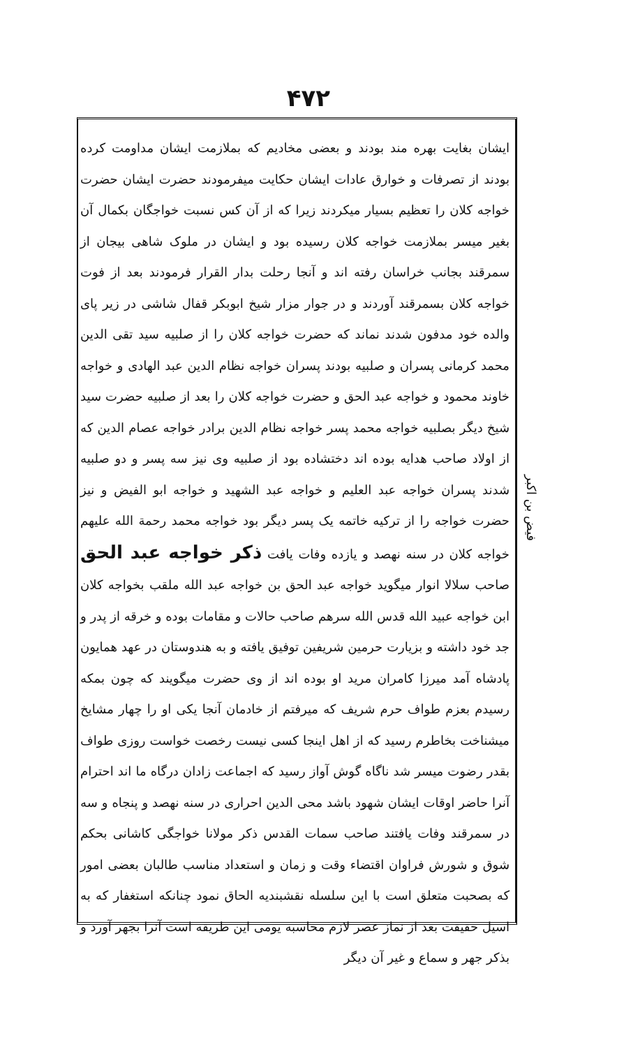۴۷۲
ایشان بغایت بهره مند بودند و بعضی مخادیم که بملازمت ایشان مداومت کرده بودند از تصرفات و خوارق عادات ایشان حکایت میفرمودند حضرت ایشان حضرت خواجه کلان را تعظیم بسیار میکردند زیرا که از آن کس نسبت خواجگان بکمال آن بغیر میسر بملازمت خواجه کلان رسیده بود و ایشان در ملوک شاهی بیجان از سمرقند بجانب خراسان رفته اند و آنجا رحلت بدار القرار فرمودند بعد از فوت خواجه کلان بسمرقند آوردند و در جوار مزار شیخ ابوبکر قفال شاشی در زیر پای والده خود مدفون شدند نماند که حضرت خواجه کلان را از صلبیه سید تقی الدین محمد کرمانی پسران و صلبیه بودند پسران خواجه نظام الدین عبد الهادی و خواجه خاوند محمود و خواجه عبد الحق و حضرت خواجه کلان را بعد از صلبیه حضرت سید شیخ دیگر بصلبیه خواجه محمد پسر خواجه نظام الدین برادر خواجه عصام الدین که از اولاد صاحب هدایه بوده اند دختشاده بود از صلبیه وی نیز سه پسر و دو صلبیه شدند پسران خواجه عبد العلیم و خواجه عبد الشهید و خواجه ابو الفیض و نیز حضرت خواجه را از ترکیه خاتمه یک پسر دیگر بود خواجه محمد رحمة الله علیهم خواجه کلان در سنه نهصد و یازده وفات یافت ذکر خواجه عبد الحق صاحب سلالا انوار میگوید خواجه عبد الحق بن خواجه عبد الله ملقب بخواجه کلان ابن خواجه عبید الله قدس الله سرهم صاحب حالات و مقامات بوده و خرقه از پدر و جد خود داشته و بزیارت حرمین شریفین توفیق یافته و به هندوستان در عهد همایون پادشاه آمد میرزا کامران مرید او بوده اند از وی حضرت میگویند که چون بمکه رسیدم بعزم طواف حرم شریف که میرفتم از خادمان آنجا یکی او را چهار مشایخ میشناخت بخاطرم رسید که از اهل اینجا کسی نیست رخصت خواست روزی طواف بقدر رضوت میسر شد ناگاه گوش آواز رسید که اجماعت زادان درگاه ما اند احترام آنرا حاضر اوقات ایشان شهود باشد محی الدین احراری در سنه نهصد و پنجاه و سه در سمرقند وفات یافتند صاحب سمات القدس ذکر مولانا خواجگی کاشانی بحکم شوق و شورش فراوان اقتضاء وقت و زمان و استعداد مناسب طالبان بعضی امور که بصحبت متعلق است با این سلسله نقشبندیه الحاق نمود چنانکه استغفار که به اسیل حقیقت بعد از نماز عصر لازم محاسبه یومی این طریقه است آنرا بجهر آورد و بذکر جهر و سماع و غیر آن دیگر
فیض بن اکبر